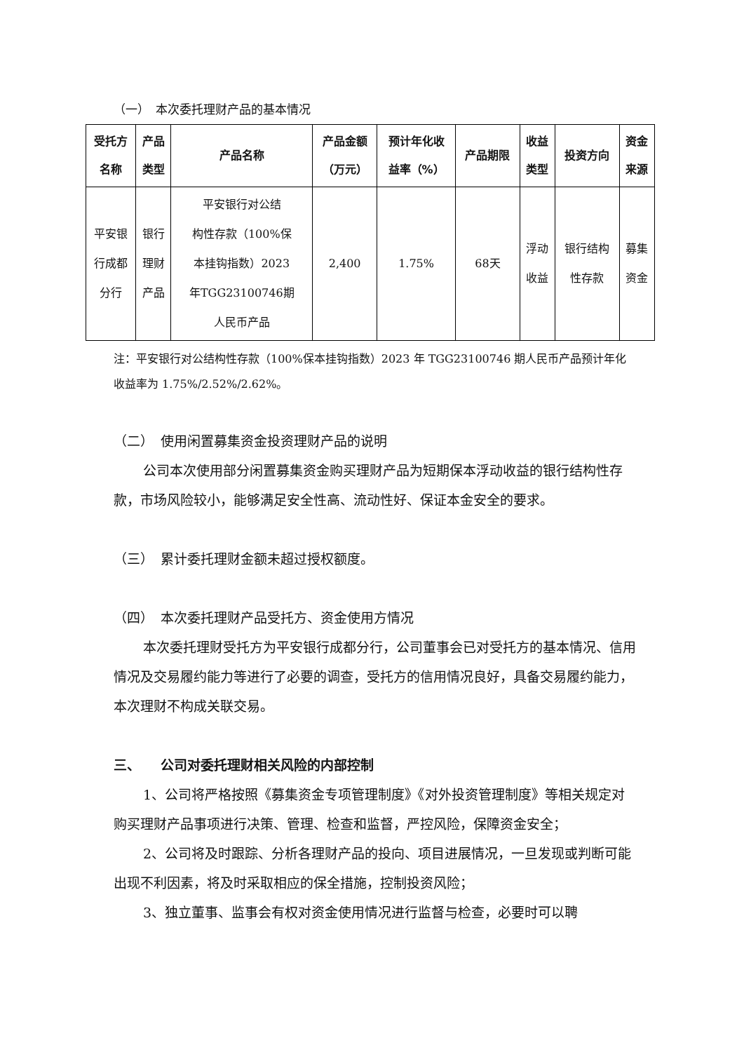（一）　本次委托理财产品的基本情况
| 受托方 名称 | 产品 类型 | 产品名称 | 产品金额 （万元） | 预计年化收 益率（%） | 产品期限 | 收益 类型 | 投资方向 | 资金 来源 |
| --- | --- | --- | --- | --- | --- | --- | --- | --- |
| 平安银 行成都 分行 | 银行 理财 产品 | 平安银行对公结 构性存款（100%保 本挂钩指数）2023 年TGG23100746期 人民币产品 | 2,400 | 1.75% | 68天 | 浮动 收益 | 银行结构 性存款 | 募集 资金 |
注：平安银行对公结构性存款（100%保本挂钩指数）2023 年 TGG23100746 期人民币产品预计年化收益率为 1.75%/2.52%/2.62%。
（二）　使用闲置募集资金投资理财产品的说明
公司本次使用部分闲置募集资金购买理财产品为短期保本浮动收益的银行结构性存款，市场风险较小，能够满足安全性高、流动性好、保证本金安全的要求。
（三）　累计委托理财金额未超过授权额度。
（四）　本次委托理财产品受托方、资金使用方情况
本次委托理财受托方为平安银行成都分行，公司董事会已对受托方的基本情况、信用情况及交易履约能力等进行了必要的调查，受托方的信用情况良好，具备交易履约能力，本次理财不构成关联交易。
三、　　公司对委托理财相关风险的内部控制
1、公司将严格按照《募集资金专项管理制度》《对外投资管理制度》等相关规定对购买理财产品事项进行决策、管理、检查和监督，严控风险，保障资金安全；
2、公司将及时跟踪、分析各理财产品的投向、项目进展情况，一旦发现或判断可能出现不利因素，将及时采取相应的保全措施，控制投资风险；
3、独立董事、监事会有权对资金使用情况进行监督与检查，必要时可以聘